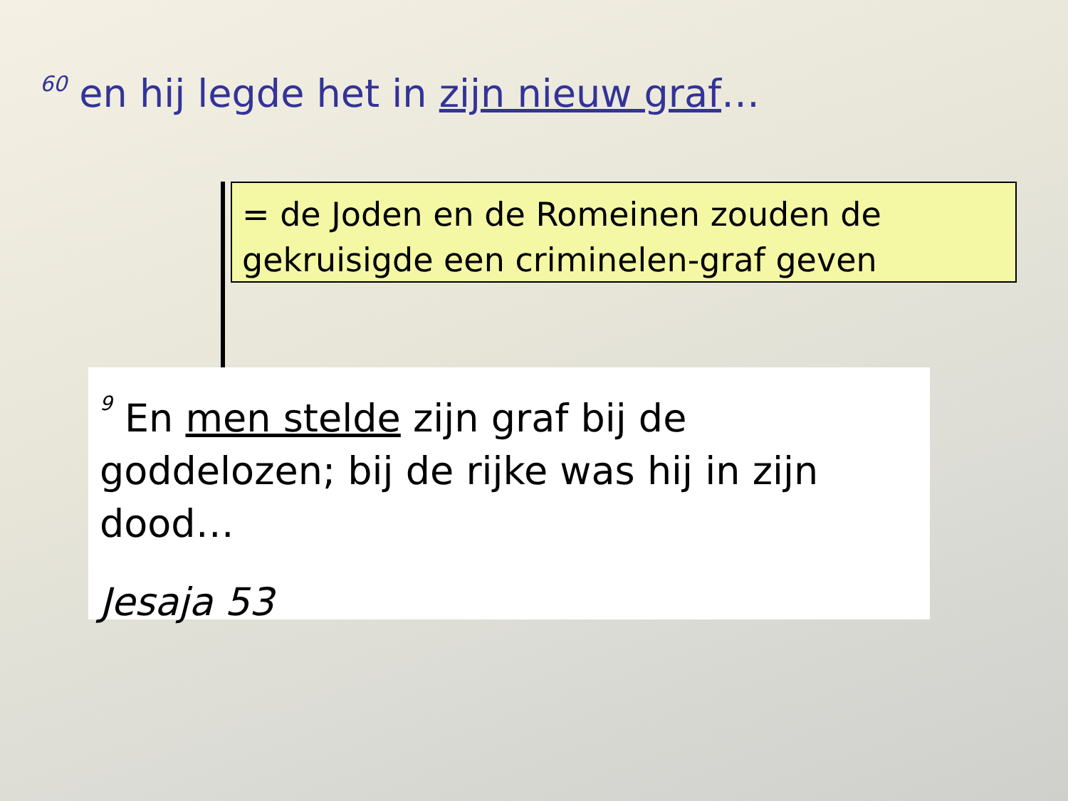<sup>60</sup> en hij legde het in zijn nieuw graf…
= de Joden en de Romeinen zouden de gekruisigde een criminelen-graf geven
<sup>9</sup> En men stelde zijn graf bij de goddelozen; bij de rijke was hij in zijn dood…
Jesaja 53